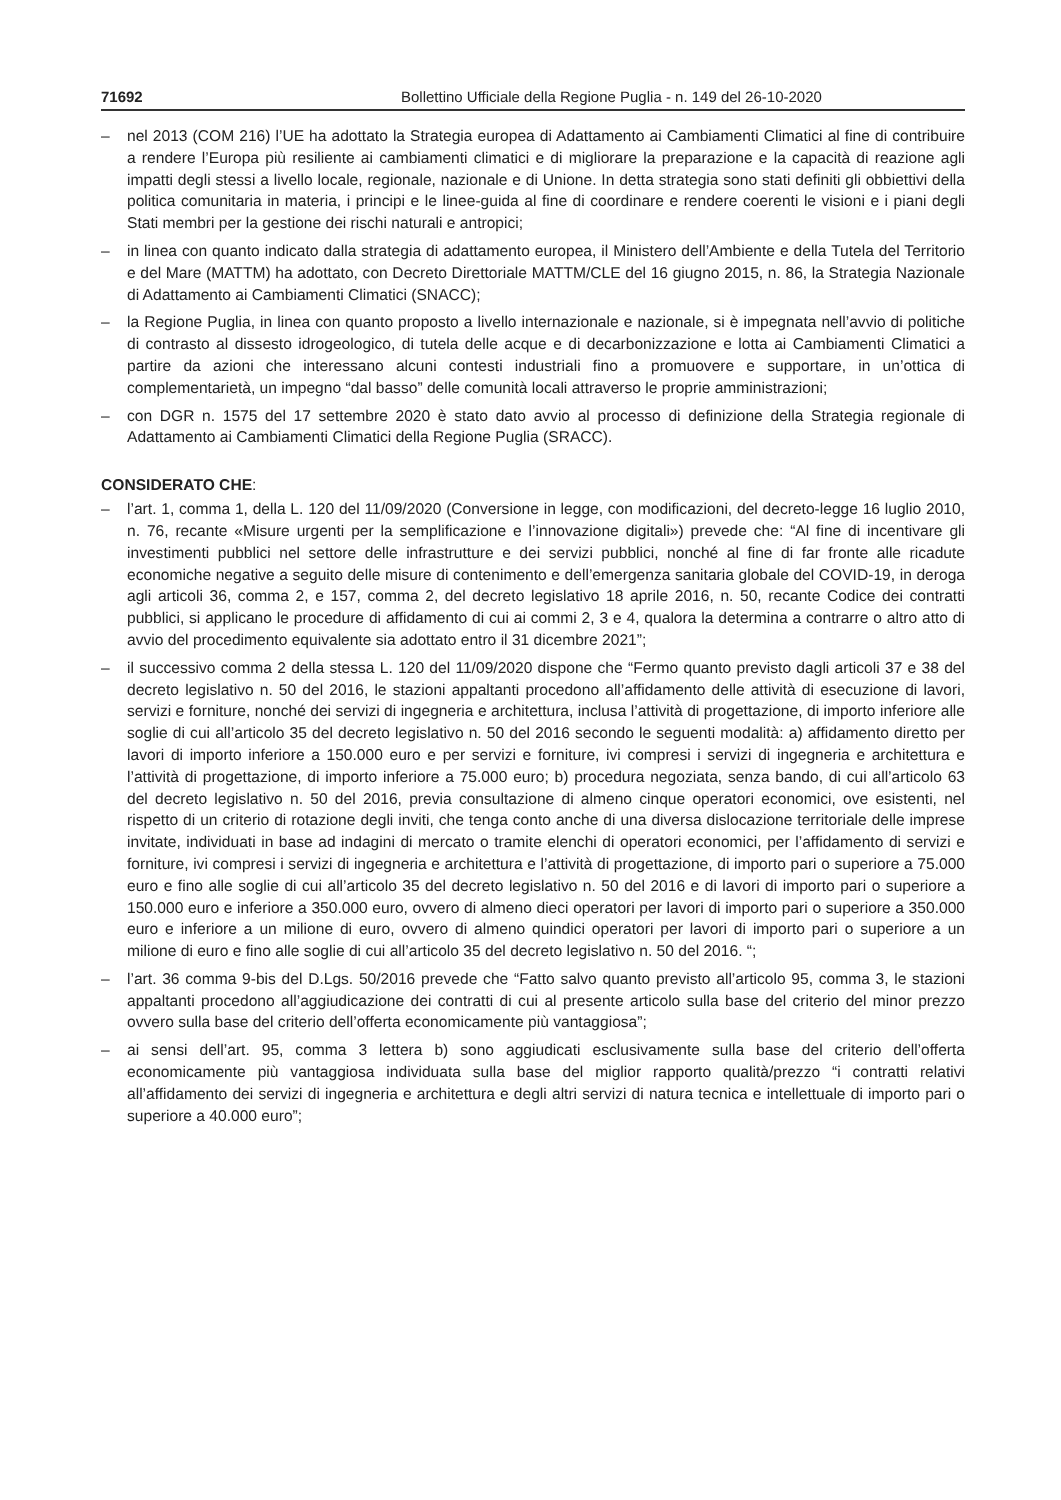71692 Bollettino Ufficiale della Regione Puglia - n. 149 del 26-10-2020
– nel 2013 (COM 216) l’UE ha adottato la Strategia europea di Adattamento ai Cambiamenti Climatici al fine di contribuire a rendere l’Europa più resiliente ai cambiamenti climatici e di migliorare la preparazione e la capacità di reazione agli impatti degli stessi a livello locale, regionale, nazionale e di Unione. In detta strategia sono stati definiti gli obbiettivi della politica comunitaria in materia, i principi e le linee-guida al fine di coordinare e rendere coerenti le visioni e i piani degli Stati membri per la gestione dei rischi naturali e antropici;
– in linea con quanto indicato dalla strategia di adattamento europea, il Ministero dell’Ambiente e della Tutela del Territorio e del Mare (MATTM) ha adottato, con Decreto Direttoriale MATTM/CLE del 16 giugno 2015, n. 86, la Strategia Nazionale di Adattamento ai Cambiamenti Climatici (SNACC);
– la Regione Puglia, in linea con quanto proposto a livello internazionale e nazionale, si è impegnata nell’avvio di politiche di contrasto al dissesto idrogeologico, di tutela delle acque e di decarbonizzazione e lotta ai Cambiamenti Climatici a partire da azioni che interessano alcuni contesti industriali fino a promuovere e supportare, in un’ottica di complementarietà, un impegno “dal basso” delle comunità locali attraverso le proprie amministrazioni;
– con DGR n. 1575 del 17 settembre 2020 è stato dato avvio al processo di definizione della Strategia regionale di Adattamento ai Cambiamenti Climatici della Regione Puglia (SRACC).
CONSIDERATO CHE:
– l’art. 1, comma 1, della L. 120 del 11/09/2020 (Conversione in legge, con modificazioni, del decreto-legge 16 luglio 2010, n. 76, recante «Misure urgenti per la semplificazione e l’innovazione digitali») prevede che: “Al fine di incentivare gli investimenti pubblici nel settore delle infrastrutture e dei servizi pubblici, nonché al fine di far fronte alle ricadute economiche negative a seguito delle misure di contenimento e dell’emergenza sanitaria globale del COVID-19, in deroga agli articoli 36, comma 2, e 157, comma 2, del decreto legislativo 18 aprile 2016, n. 50, recante Codice dei contratti pubblici, si applicano le procedure di affidamento di cui ai commi 2, 3 e 4, qualora la determina a contrarre o altro atto di avvio del procedimento equivalente sia adottato entro il 31 dicembre 2021”;
– il successivo comma 2 della stessa L. 120 del 11/09/2020 dispone che “Fermo quanto previsto dagli articoli 37 e 38 del decreto legislativo n. 50 del 2016, le stazioni appaltanti procedono all’affidamento delle attività di esecuzione di lavori, servizi e forniture, nonché dei servizi di ingegneria e architettura, inclusa l’attività di progettazione, di importo inferiore alle soglie di cui all’articolo 35 del decreto legislativo n. 50 del 2016 secondo le seguenti modalità: a) affidamento diretto per lavori di importo inferiore a 150.000 euro e per servizi e forniture, ivi compresi i servizi di ingegneria e architettura e l’attività di progettazione, di importo inferiore a 75.000 euro; b) procedura negoziata, senza bando, di cui all’articolo 63 del decreto legislativo n. 50 del 2016, previa consultazione di almeno cinque operatori economici, ove esistenti, nel rispetto di un criterio di rotazione degli inviti, che tenga conto anche di una diversa dislocazione territoriale delle imprese invitate, individuati in base ad indagini di mercato o tramite elenchi di operatori economici, per l’affidamento di servizi e forniture, ivi compresi i servizi di ingegneria e architettura e l’attività di progettazione, di importo pari o superiore a 75.000 euro e fino alle soglie di cui all’articolo 35 del decreto legislativo n. 50 del 2016 e di lavori di importo pari o superiore a 150.000 euro e inferiore a 350.000 euro, ovvero di almeno dieci operatori per lavori di importo pari o superiore a 350.000 euro e inferiore a un milione di euro, ovvero di almeno quindici operatori per lavori di importo pari o superiore a un milione di euro e fino alle soglie di cui all’articolo 35 del decreto legislativo n. 50 del 2016. “;
– l’art. 36 comma 9-bis del D.Lgs. 50/2016 prevede che “Fatto salvo quanto previsto all’articolo 95, comma 3, le stazioni appaltanti procedono all’aggiudicazione dei contratti di cui al presente articolo sulla base del criterio del minor prezzo ovvero sulla base del criterio dell’offerta economicamente più vantaggiosa”;
– ai sensi dell’art. 95, comma 3 lettera b) sono aggiudicati esclusivamente sulla base del criterio dell’offerta economicamente più vantaggiosa individuata sulla base del miglior rapporto qualità/prezzo “i contratti relativi all’affidamento dei servizi di ingegneria e architettura e degli altri servizi di natura tecnica e intellettuale di importo pari o superiore a 40.000 euro”;